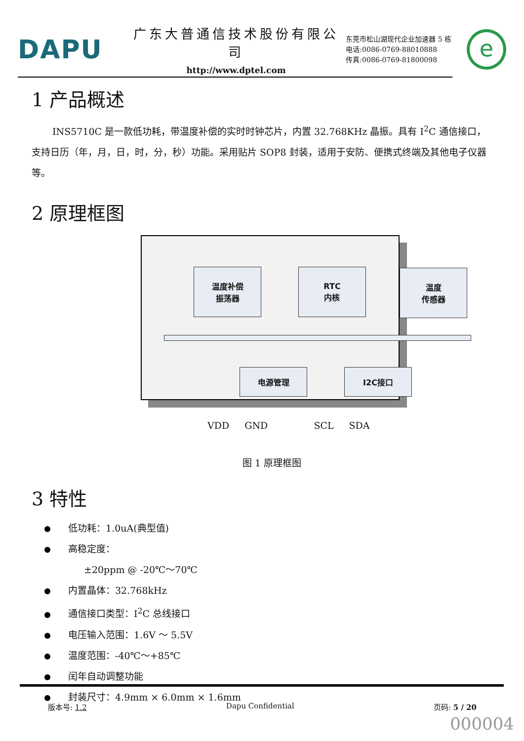DAPU
广东大普通信技术股份有限公司
http://www.dptel.com
东莞市松山湖现代企业加速器 5 栋
电话:0086-0769-88010888
传真:0086-0769-81800098
e
1 产品概述
INS5710C 是一款低功耗，带温度补偿的实时时钟芯片，内置 32.768KHz 晶振。具有 I<sup>2</sup>C 通信接口，支持日历（年，月，日，时，分，秒）功能。采用贴片 SOP8 封装，适用于安防、便携式终端及其他电子仪器等。
2 原理框图
温度补偿
振荡器
RTC
内核
温度
传感器
电源管理 I2C接口
VDD GND SCL SDA
图 1 原理框图
3 特性
低功耗：1.0uA(典型值)
高稳定度：
±20ppm @ -20℃～70℃
内置晶体：32.768kHz
通信接口类型：I<sup>2</sup>C 总线接口
电压输入范围：1.6V ～ 5.5V
温度范围：-40℃～+85℃
闰年自动调整功能
封装尺寸：4.9mm × 6.0mm × 1.6mm
版本号: 1.2 Dapu Confidential 页码: 5 / 20
000004